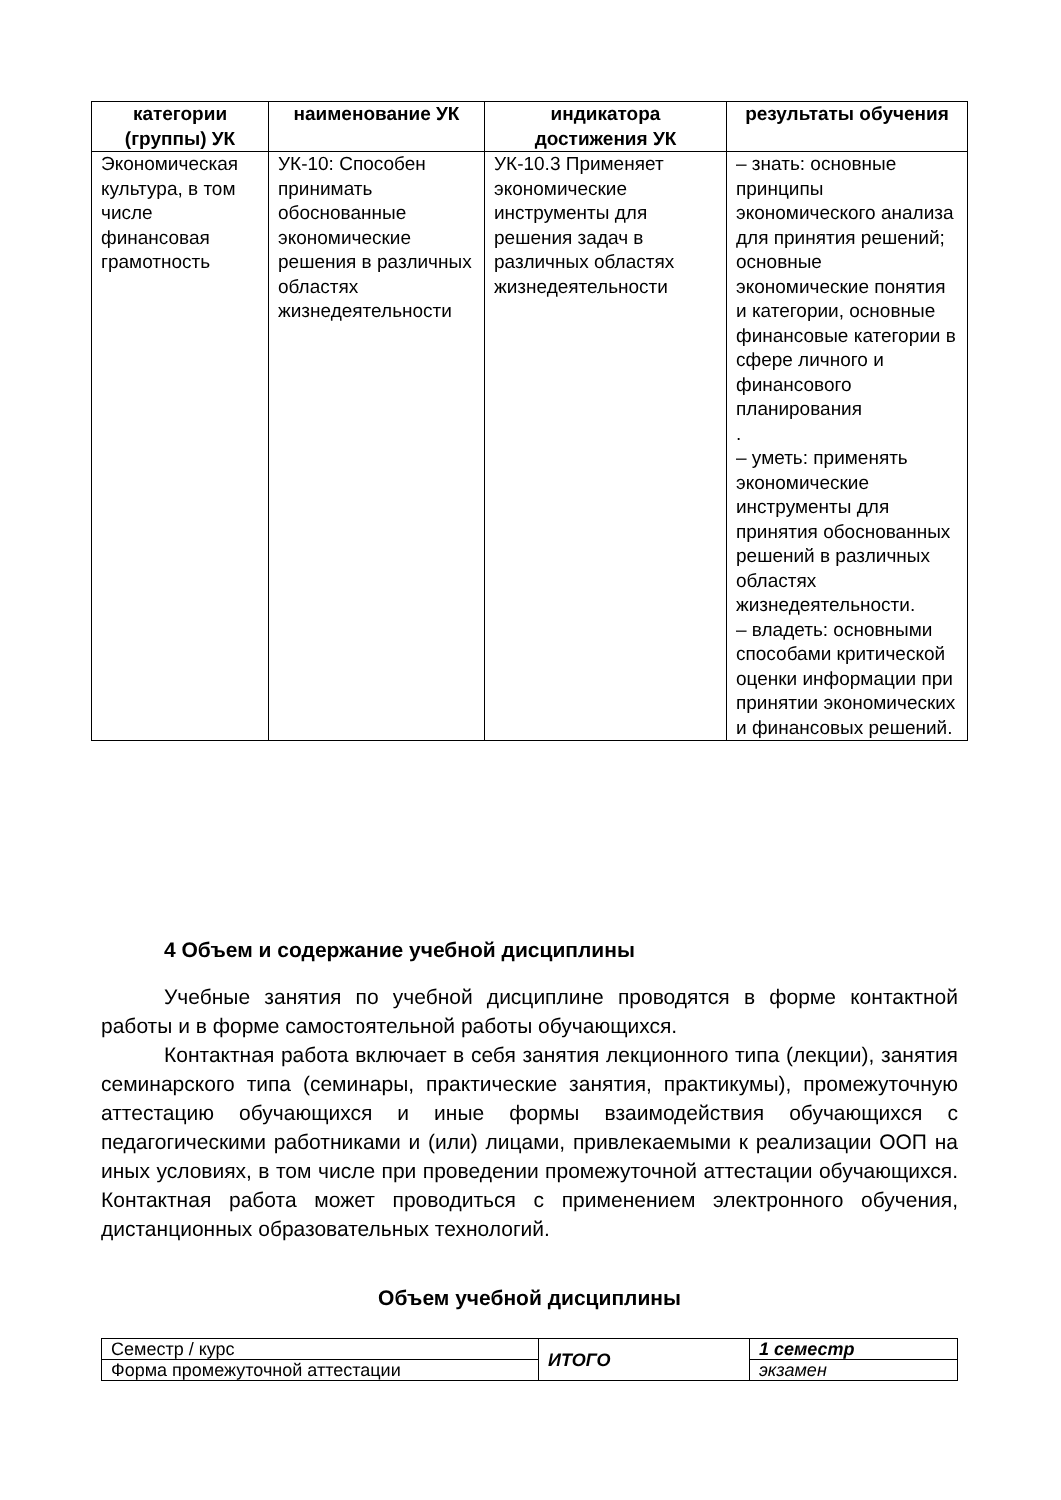| категории (группы) УК | наименование УК | индикатора достижения УК | результаты обучения |
| --- | --- | --- | --- |
| Экономическая культура, в том числе финансовая грамотность | УК-10: Способен принимать обоснованные экономические решения в различных областях жизнедеятельности | УК-10.3 Применяет экономические инструменты для решения задач в различных областях жизнедеятельности | – знать: основные принципы экономического анализа для принятия решений; основные экономические понятия и категории, основные финансовые категории в сфере личного и финансового планирования . – уметь: применять экономические инструменты для принятия обоснованных решений в различных областях жизнедеятельности. – владеть: основными способами критической оценки информации при принятии экономических и финансовых решений. |
4 Объем и содержание учебной дисциплины
Учебные занятия по учебной дисциплине проводятся в форме контактной работы и в форме самостоятельной работы обучающихся.
Контактная работа включает в себя занятия лекционного типа (лекции), занятия семинарского типа (семинары, практические занятия, практикумы), промежуточную аттестацию обучающихся и иные формы взаимодействия обучающихся с педагогическими работниками и (или) лицами, привлекаемыми к реализации ООП на иных условиях, в том числе при проведении промежуточной аттестации обучающихся. Контактная работа может проводиться с применением электронного обучения, дистанционных образовательных технологий.
Объем учебной дисциплины
| Семестр / курс | ИТОГО | 1 семестр |
| Форма промежуточной аттестации | | экзамен |